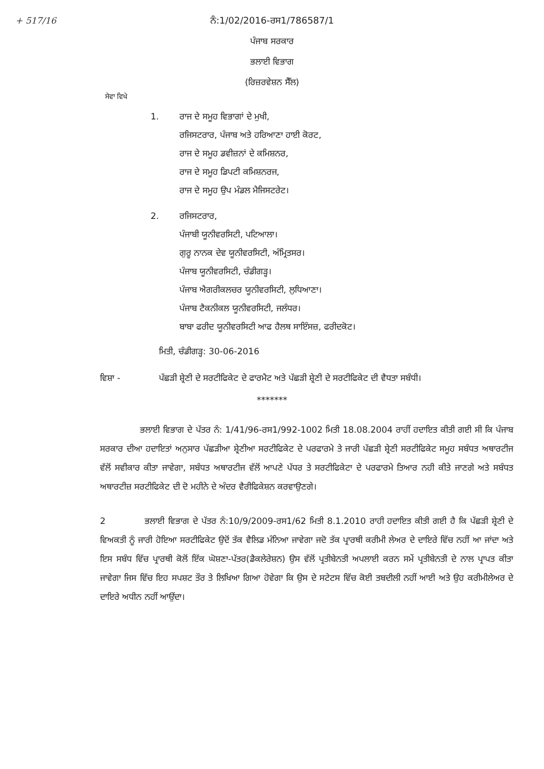+ 517/16
ਨੰ:1/02/2016-ਰਸ1/786587/1
ਪੰਜਾਬ ਸਰਕਾਰ
ਭਲਾਈ ਵਿਭਾਗ
(ਰਿਜ਼ਰਵੇਸ਼ਨ ਸੈੱਲ)
ਸੇਵਾ ਵਿਖੇ
1. ਰਾਜ ਦੇ ਸਮੂਹ ਵਿਭਾਗਾਂ ਦੇ ਮੁਖੀ,
ਰਜਿਸਟਰਾਰ, ਪੰਜਾਬ ਅਤੇ ਹਰਿਆਣਾ ਹਾਈ ਕੋਰਟ,
ਰਾਜ ਦੇ ਸਮੂਹ ਡਵੀਜ਼ਨਾਂ ਦੇ ਕਮਿਸ਼ਨਰ,
ਰਾਜ ਦੇ ਸਮੂਹ ਡਿਪਟੀ ਕਮਿਸ਼ਨਰਜ,
ਰਾਜ ਦੇ ਸਮੂਹ ਉਪ ਮੰਡਲ ਮੈਜਿਸਟਰੇਟ।
2. ਰਜਿਸਟਰਾਰ,
ਪੰਜਾਬੀ ਯੂਨੀਵਰਸਿਟੀ, ਪਟਿਆਲਾ।
ਗੁਰੂ ਨਾਨਕ ਦੇਵ ਯੂਨੀਵਰਸਿਟੀ, ਅੰਮ੍ਰਿਤਸਰ।
ਪੰਜਾਬ ਯੂਨੀਵਰਸਿਟੀ, ਚੰਡੀਗੜ੍ਹ।
ਪੰਜਾਬ ਐਗਰੀਕਲਚਰ ਯੂਨੀਵਰਸਿਟੀ, ਲੁਧਿਆਣਾ।
ਪੰਜਾਬ ਟੈਕਨੀਕਲ ਯੂਨੀਵਰਸਿਟੀ, ਜਲੰਧਰ।
ਬਾਬਾ ਫਰੀਦ ਯੂਨੀਵਰਸਿਟੀ ਆਫ ਹੈਲਥ ਸਾਇੰਸਜ਼, ਫਰੀਦਕੋਟ।
ਮਿਤੀ, ਚੰਡੀਗੜ੍ਹ: 30-06-2016
ਵਿਸ਼ਾ - ਪੱਛੜੀ ਸ਼੍ਰੇਣੀ ਦੇ ਸਰਟੀਫਿਕੇਟ ਦੇ ਫਾਰਮੈਟ ਅਤੇ ਪੱਛੜੀ ਸ਼੍ਰੇਣੀ ਦੇ ਸਰਟੀਫਿਕੇਟ ਦੀ ਵੈਧਤਾ ਸਬੰਧੀ।
*******
ਭਲਾਈ ਵਿਭਾਗ ਦੇ ਪੱਤਰ ਨੰ: 1/41/96-ਰਸ1/992-1002 ਮਿਤੀ 18.08.2004 ਰਾਹੀਂ ਹਦਾਇਤ ਕੀਤੀ ਗਈ ਸੀ ਕਿ ਪੰਜਾਬ ਸਰਕਾਰ ਦੀਆ ਹਦਾਇਤਾਂ ਅਨੁਸਾਰ ਪੱਛੜੀਆ ਸ਼੍ਰੇਣੀਆ ਸਰਟੀਫਿਕੇਟ ਦੇ ਪਰਫਾਰਮੇ ਤੇ ਜਾਰੀ ਪੱਛੜੀ ਸ਼੍ਰੇਣੀ ਸਰਟੀਫਿਕੇਟ ਸਮੂਹ ਸਬੰਧਤ ਅਥਾਰਟੀਜ ਵੱਲੋਂ ਸਵੀਕਾਰ ਕੀਤਾ ਜਾਵੇਗਾ, ਸਬੰਧਤ ਅਥਾਰਟੀਜ ਵੱਲੋਂ ਆਪਣੇ ਪੱਧਰ ਤੇ ਸਰਟੀਫਿਕੇਟਾ ਦੇ ਪਰਫਾਰਮੇ ਤਿਆਰ ਨਹੀ ਕੀਤੇ ਜਾਣਗੇ ਅਤੇ ਸਬੰਧਤ ਅਥਾਰਟੀਜ਼ ਸਰਟੀਫਿਕੇਟ ਦੀ ਦੋ ਮਹੀਨੇ ਦੇ ਅੰਦਰ ਵੈਰੀਫਿਕੇਸ਼ਨ ਕਰਵਾਉਣਗੇ।
2 ਭਲਾਈ ਵਿਭਾਗ ਦੇ ਪੱਤਰ ਨੰ:10/9/2009-ਰਸ1/62 ਮਿਤੀ 8.1.2010 ਰਾਹੀ ਹਦਾਇਤ ਕੀਤੀ ਗਈ ਹੈ ਕਿ ਪੱਛੜੀ ਸ਼੍ਰੇਣੀ ਦੇ ਵਿਅਕਤੀ ਨੂੰ ਜਾਰੀ ਹੋਇਆ ਸਰਟੀਫਿਕੇਟ ਉਦੋਂ ਤੱਕ ਵੈਲਿਡ ਮੰਨਿਆ ਜਾਵੇਗਾ ਜਦੋ ਤੱਕ ਪ੍ਰਾਰਥੀ ਕਰੀਮੀ ਲੇਅਰ ਦੇ ਦਾਇਰੇ ਵਿੱਚ ਨਹੀਂ ਆ ਜਾਂਦਾ ਅਤੇ ਇਸ ਸਬੰਧ ਵਿੱਚ ਪ੍ਰਾਰਥੀ ਕੋਲੋਂ ਇੱਕ ਘੋਸ਼ਣਾ-ਪੱਤਰ(ਡੈਕਲੇਰੇਸ਼ਨ) ਉਸ ਵੱਲੋਂ ਪ੍ਰਤੀਬੇਨਤੀ ਅਪਲਾਈ ਕਰਨ ਸਮੇਂ ਪ੍ਰਤੀਬੇਨਤੀ ਦੇ ਨਾਲ ਪ੍ਰਾਪਤ ਕੀਤਾ ਜਾਵੇਗਾ ਜਿਸ ਵਿੱਚ ਇਹ ਸਪਸ਼ਟ ਤੌਰ ਤੇ ਲਿਖਿਆ ਗਿਆ ਹੋਵੇਗਾ ਕਿ ਉਸ ਦੇ ਸਟੇਟਸ ਵਿੱਚ ਕੋਈ ਤਬਦੀਲੀ ਨਹੀਂ ਆਈ ਅਤੇ ਉਹ ਕਰੀਮੀਲੇਅਰ ਦੇ ਦਾਇਰੇ ਅਧੀਨ ਨਹੀਂ ਆਉਂਦਾ।